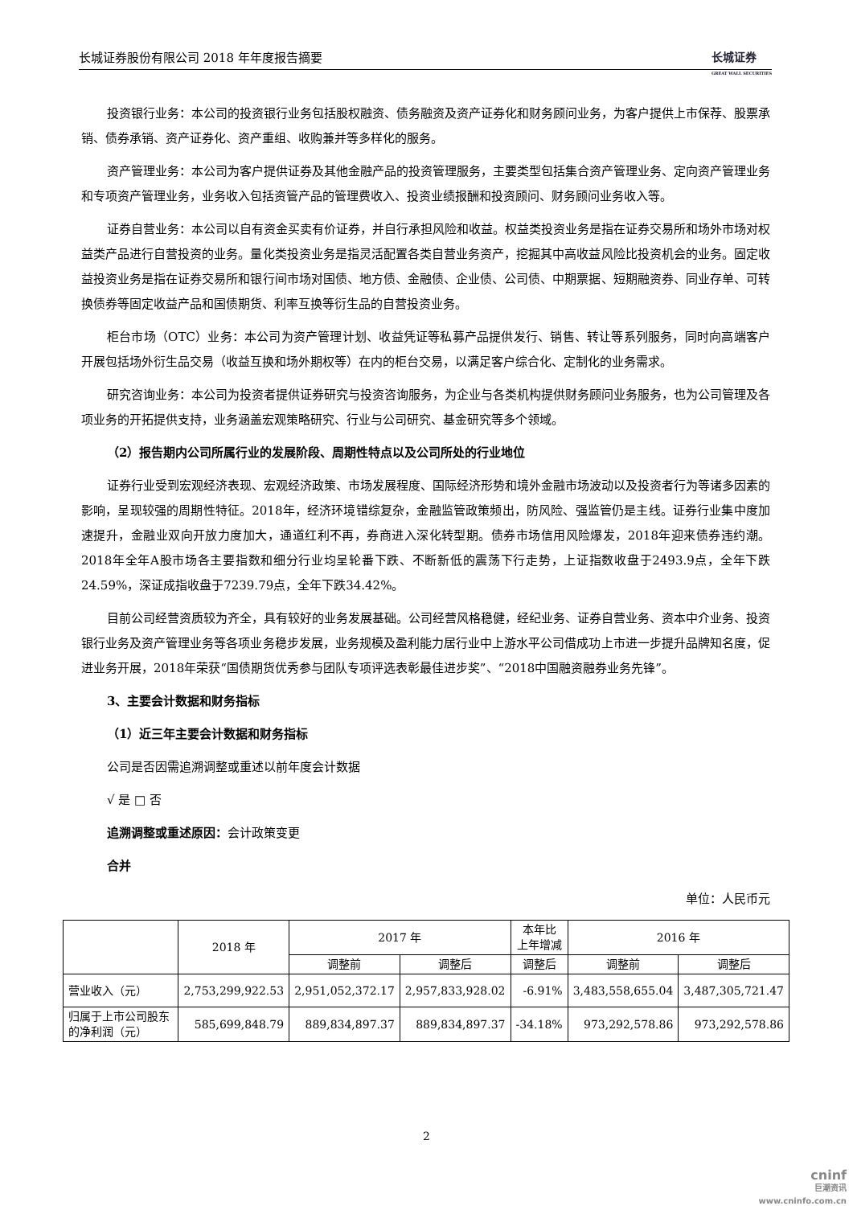长城证券股份有限公司 2018 年年度报告摘要 长城证券
GREAT WALL SECURITIES
投资银行业务：本公司的投资银行业务包括股权融资、债务融资及资产证券化和财务顾问业务，为客户提供上市保荐、股票承销、债券承销、资产证券化、资产重组、收购兼并等多样化的服务。
资产管理业务：本公司为客户提供证券及其他金融产品的投资管理服务，主要类型包括集合资产管理业务、定向资产管理业务和专项资产管理业务，业务收入包括资管产品的管理费收入、投资业绩报酬和投资顾问、财务顾问业务收入等。
证券自营业务：本公司以自有资金买卖有价证券，并自行承担风险和收益。权益类投资业务是指在证券交易所和场外市场对权益类产品进行自营投资的业务。量化类投资业务是指灵活配置各类自营业务资产，挖掘其中高收益风险比投资机会的业务。固定收益投资业务是指在证券交易所和银行间市场对国债、地方债、金融债、企业债、公司债、中期票据、短期融资券、同业存单、可转换债券等固定收益产品和国债期货、利率互换等衍生品的自营投资业务。
柜台市场（OTC）业务：本公司为资产管理计划、收益凭证等私募产品提供发行、销售、转让等系列服务，同时向高端客户开展包括场外衍生品交易（收益互换和场外期权等）在内的柜台交易，以满足客户综合化、定制化的业务需求。
研究咨询业务：本公司为投资者提供证券研究与投资咨询服务，为企业与各类机构提供财务顾问业务服务，也为公司管理及各项业务的开拓提供支持，业务涵盖宏观策略研究、行业与公司研究、基金研究等多个领域。
（2）报告期内公司所属行业的发展阶段、周期性特点以及公司所处的行业地位
证券行业受到宏观经济表现、宏观经济政策、市场发展程度、国际经济形势和境外金融市场波动以及投资者行为等诸多因素的影响，呈现较强的周期性特征。2018年，经济环境错综复杂，金融监管政策频出，防风险、强监管仍是主线。证券行业集中度加速提升，金融业双向开放力度加大，通道红利不再，券商进入深化转型期。债券市场信用风险爆发，2018年迎来债券违约潮。2018年全年A股市场各主要指数和细分行业均呈轮番下跌、不断新低的震荡下行走势，上证指数收盘于2493.9点，全年下跌24.59%，深证成指收盘于7239.79点，全年下跌34.42%。
目前公司经营资质较为齐全，具有较好的业务发展基础。公司经营风格稳健，经纪业务、证券自营业务、资本中介业务、投资银行业务及资产管理业务等各项业务稳步发展，业务规模及盈利能力居行业中上游水平公司借成功上市进一步提升品牌知名度，促进业务开展，2018年荣获“国债期货优秀参与团队专项评选表彰最佳进步奖”、“2018中国融资融券业务先锋”。
3、主要会计数据和财务指标
（1）近三年主要会计数据和财务指标
公司是否因需追溯调整或重述以前年度会计数据
√ 是 □ 否
追溯调整或重述原因：会计政策变更
合并
单位：人民币元
| | 2018 年 | 2017 年 | | 本年比 上年增减 | 2016 年 | |
| --- | --- | --- | --- | --- | --- | --- |
| | | 调整前 | 调整后 | 调整后 | 调整前 | 调整后 |
| 营业收入（元） | 2,753,299,922.53 | 2,951,052,372.17 | 2,957,833,928.02 | -6.91% | 3,483,558,655.04 | 3,487,305,721.47 |
| 归属于上市公司股东的净利润（元） | 585,699,848.79 | 889,834,897.37 | 889,834,897.37 | -34.18% | 973,292,578.86 | 973,292,578.86 |
2
cninf
巨潮资讯
www.cninfo.com.cn